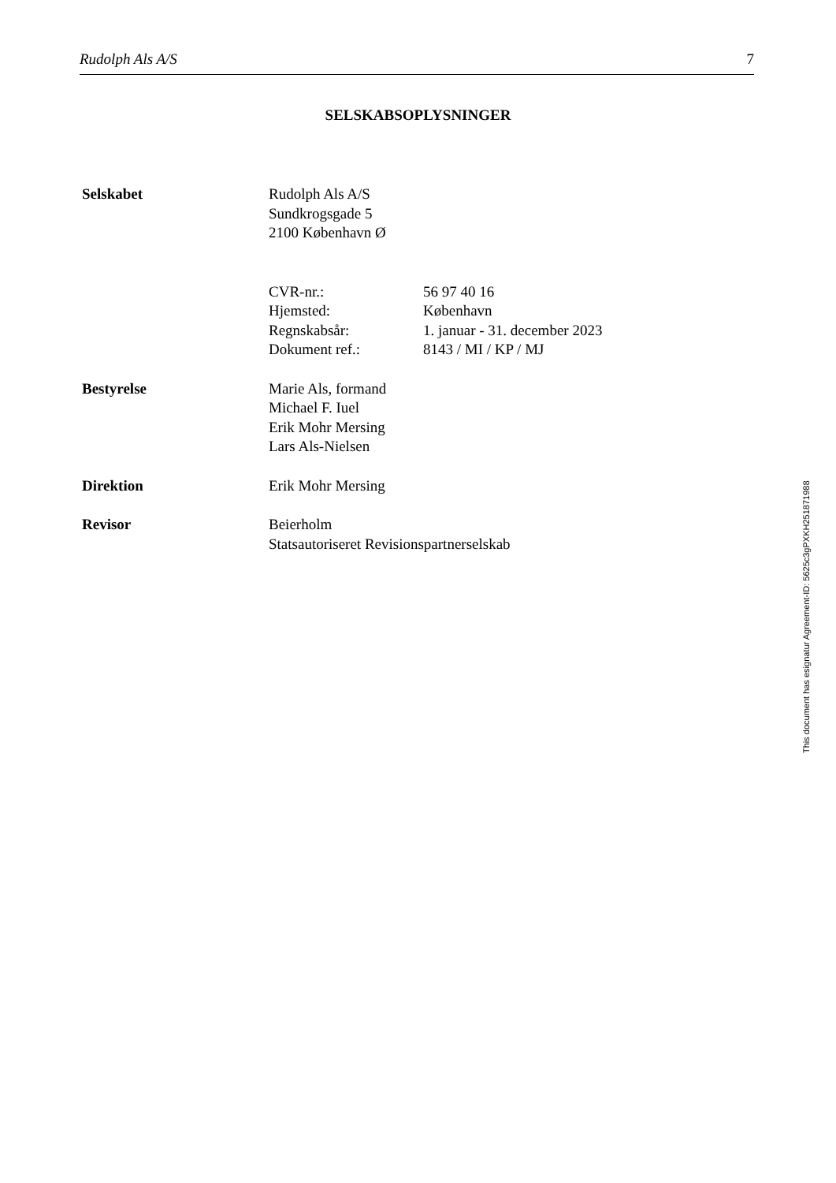Rudolph Als A/S 7
SELSKABSOPLYSNINGER
Selskabet Rudolph Als A/S
Sundkrogsgade 5
2100 København Ø
CVR-nr.:
Hjemsted:
Regnskabsår:
Dokument ref.:
56 97 40 16
København
1. januar - 31. december 2023
8143 / MI / KP / MJ
Bestyrelse Marie Als, formand
Michael F. Iuel
Erik Mohr Mersing
Lars Als-Nielsen
Direktion Erik Mohr Mersing
Revisor Beierholm
Statsautoriseret Revisionspartnerselskab
This document has esignatur Agreement-ID: 5625c3gPXKH251871988